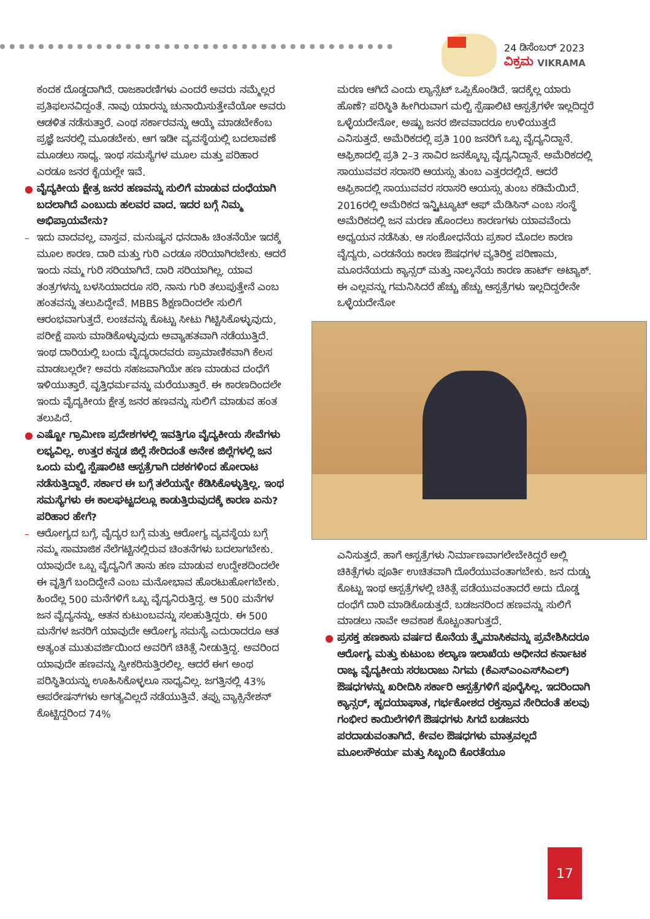24 ಡಿಸೆಂಬರ್ 2023
ವಿಕ್ರಮ VIKRAMA
ಕಂದಕ ದೊಡ್ಡದಾಗಿದೆ. ರಾಜಕಾರಣಿಗಳು ಎಂದರೆ ಅವರು ನಮ್ಮೆಲ್ಲರ ಪ್ರತಿಫಲನವಿದ್ದಂತೆ. ನಾವು ಯಾರನ್ನು ಚುನಾಯಿಸುತ್ತೇವೆಯೋ ಅವರು ಆಡಳಿತ ನಡೆಸುತ್ತಾರೆ. ಎಂಥ ಸರ್ಕಾರವನ್ನು ಆಯ್ಕೆ ಮಾಡಬೇಕೆಂಬ ಪ್ರಜ್ಞೆ ಜನರಲ್ಲಿ ಮೂಡಬೇಕು. ಆಗ ಇಡೀ ವ್ಯವಸ್ಥೆಯಲ್ಲಿ ಬದಲಾವಣೆ ಮೂಡಲು ಸಾಧ್ಯ. ಇಂಥ ಸಮಸ್ಯೆಗಳ ಮೂಲ ಮತ್ತು ಪರಿಹಾರ ಎರಡೂ ಜನರ ಕೈಯಲ್ಲೇ ಇವೆ.
● ವೈದ್ಯಕೀಯ ಕ್ಷೇತ್ರ ಜನರ ಹಣವನ್ನು ಸುಲಿಗೆ ಮಾಡುವ ದಂಧೆಯಾಗಿ ಬದಲಾಗಿದೆ ಎಂಬುದು ಹಲವರ ವಾದ. ಇದರ ಬಗ್ಗೆ ನಿಮ್ಮ ಅಭಿಪ್ರಾಯವೇನು?
– ಇದು ವಾದವಲ್ಲ, ವಾಸ್ತವ. ಮನುಷ್ಯನ ಧನದಾಹಿ ಚಿಂತನೆಯೇ ಇದಕ್ಕೆ ಮೂಲ ಕಾರಣ. ದಾರಿ ಮತ್ತು ಗುರಿ ಎರಡೂ ಸರಿಯಾಗಿರಬೇಕು. ಆದರೆ ಇಂದು ನಮ್ಮ ಗುರಿ ಸರಿಯಾಗಿದೆ. ದಾರಿ ಸರಿಯಾಗಿಲ್ಲ. ಯಾವ ತಂತ್ರಗಳನ್ನು ಬಳಸಿಯಾದರೂ ಸರಿ, ನಾನು ಗುರಿ ತಲುಪುತ್ತೇನೆ ಎಂಬ ಹಂತವನ್ನು ತಲುಪಿದ್ದೇವೆ. MBBS ಶಿಕ್ಷಣದಿಂದಲೇ ಸುಲಿಗೆ ಆರಂಭವಾಗುತ್ತದೆ. ಲಂಚವನ್ನು ಕೊಟ್ಟು ಸೀಟು ಗಿಟ್ಟಿಸಿಕೊಳ್ಳುವುದು, ಪರೀಕ್ಷೆ ಪಾಸು ಮಾಡಿಕೊಳ್ಳುವುದು ಅವ್ಯಾಹತವಾಗಿ ನಡೆಯುತ್ತಿದೆ. ಇಂಥ ದಾರಿಯಲ್ಲಿ ಬಂದು ವೈದ್ಯರಾದವರು ಪ್ರಾಮಾಣಿಕವಾಗಿ ಕೆಲಸ ಮಾಡಬಲ್ಲರೇ? ಅವರು ಸಹಜವಾಗಿಯೇ ಹಣ ಮಾಡುವ ದಂಧೆಗೆ ಇಳಿಯುತ್ತಾರೆ. ವೃತ್ತಿಧರ್ಮವನ್ನು ಮರೆಯುತ್ತಾರೆ. ಈ ಕಾರಣದಿಂದಲೇ ಇಂದು ವೈದ್ಯಕೀಯ ಕ್ಷೇತ್ರ ಜನರ ಹಣವನ್ನು ಸುಲಿಗೆ ಮಾಡುವ ಹಂತ ತಲುಪಿದೆ.
● ಎಷ್ಟೋ ಗ್ರಾಮೀಣ ಪ್ರದೇಶಗಳಲ್ಲಿ ಇವತ್ತಿಗೂ ವೈದ್ಯಕೀಯ ಸೇವೆಗಳು ಲಭ್ಯವಿಲ್ಲ. ಉತ್ತರ ಕನ್ನಡ ಜಿಲ್ಲೆ ಸೇರಿದಂತೆ ಅನೇಕ ಜಿಲ್ಲೆಗಳಲ್ಲಿ ಜನ ಒಂದು ಮಲ್ಟಿ ಸ್ಪೆಷಾಲಿಟಿ ಆಸ್ಪತ್ರೆಗಾಗಿ ದಶಕಗಳಿಂದ ಹೋರಾಟ ನಡೆಸುತ್ತಿದ್ದಾರೆ. ಸರ್ಕಾರ ಈ ಬಗ್ಗೆ ತಲೆಯನ್ನೇ ಕೆಡಿಸಿಕೊಳ್ಳುತ್ತಿಲ್ಲ. ಇಂಥ ಸಮಸ್ಯೆಗಳು ಈ ಕಾಲಘಟ್ಟದಲ್ಲೂ ಕಾಡುತ್ತಿರುವುದಕ್ಕೆ ಕಾರಣ ಏನು? ಪರಿಹಾರ ಹೇಗೆ?
– ಆರೋಗ್ಯದ ಬಗ್ಗೆ, ವೈದ್ಯರ ಬಗ್ಗೆ ಮತ್ತು ಆರೋಗ್ಯ ವ್ಯವಸ್ಥೆಯ ಬಗ್ಗೆ ನಮ್ಮ ಸಾಮಾಜಿಕ ನೆಲೆಗಟ್ಟಿನಲ್ಲಿರುವ ಚಿಂತನೆಗಳು ಬದಲಾಗಬೇಕು. ಯಾವುದೇ ಒಬ್ಬ ವೈದ್ಯನಿಗೆ ತಾನು ಹಣ ಮಾಡುವ ಉದ್ದೇಶದಿಂದಲೇ ಈ ವೃತ್ತಿಗೆ ಬಂದಿದ್ದೇನೆ ಎಂಬ ಮನೋಭಾವ ಹೊರಟುಹೋಗಬೇಕು. ಹಿಂದೆಲ್ಲ 500 ಮನೆಗಳಿಗೆ ಒಬ್ಬ ವೈದ್ಯನಿರುತ್ತಿದ್ದ. ಆ 500 ಮನೆಗಳ ಜನ ವೈದ್ಯನನ್ನು, ಆತನ ಕುಟುಂಬವನ್ನು ಸಲಹುತ್ತಿದ್ದರು. ಈ 500 ಮನೆಗಳ ಜನರಿಗೆ ಯಾವುದೇ ಆರೋಗ್ಯ ಸಮಸ್ಯೆ ಎದುರಾದರೂ ಆತ ಅತ್ಯಂತ ಮುತುವರ್ಜಿಯಿಂದ ಅವರಿಗೆ ಚಿಕಿತ್ಸೆ ನೀಡುತ್ತಿದ್ದ. ಅವರಿಂದ ಯಾವುದೇ ಹಣವನ್ನು ಸ್ವೀಕರಿಸುತ್ತಿರಲಿಲ್ಲ. ಆದರೆ ಈಗ ಅಂಥ ಪರಿಸ್ಥಿತಿಯನ್ನು ಊಹಿಸಿಕೊಳ್ಳಲೂ ಸಾಧ್ಯವಿಲ್ಲ. ಜಗತ್ತಿನಲ್ಲಿ 43% ಆಪರೇಷನ್‌ಗಳು ಅಗತ್ಯವಿಲ್ಲದೆ ನಡೆಯುತ್ತಿವೆ. ತಪ್ಪು ವ್ಯಾಕ್ಸಿನೇಶನ್ ಕೊಟ್ಟಿದ್ದರಿಂದ 74%
ಮರಣ ಆಗಿದೆ ಎಂದು ಲ್ಯಾನ್ಸೆಟ್ ಒಪ್ಪಿಕೊಂಡಿದೆ. ಇದಕ್ಕೆಲ್ಲ ಯಾರು ಹೊಣೆ? ಪರಿಸ್ಥಿತಿ ಹೀಗಿರುವಾಗ ಮಲ್ಟಿ ಸ್ಪೆಷಾಲಿಟಿ ಆಸ್ಪತ್ರೆಗಳೇ ಇಲ್ಲದಿದ್ದರೆ ಒಳ್ಳೆಯದೇನೋ, ಅಷ್ಟು ಜನರ ಜೀವವಾದರೂ ಉಳಿಯುತ್ತದೆ ಎನಿಸುತ್ತದೆ. ಅಮೆರಿಕದಲ್ಲಿ ಪ್ರತಿ 100 ಜನರಿಗೆ ಒಬ್ಬ ವೈದ್ಯನಿದ್ದಾನೆ. ಆಫ್ರಿಕಾದಲ್ಲಿ ಪ್ರತಿ 2–3 ಸಾವಿರ ಜನಕ್ಕೊಬ್ಬ ವೈದ್ಯನಿದ್ದಾನೆ. ಅಮೆರಿಕದಲ್ಲಿ ಸಾಯುವವರ ಸರಾಸರಿ ಆಯಸ್ಸು ತುಂಬ ಎತ್ತರದಲ್ಲಿದೆ. ಆದರೆ ಆಫ್ರಿಕಾದಲ್ಲಿ ಸಾಯುವವರ ಸರಾಸರಿ ಆಯಸ್ಸು ತುಂಬ ಕಡಿಮೆಯಿದೆ. 2016ರಲ್ಲಿ ಅಮೆರಿಕದ ಇನ್ಸ್ಟಿಟ್ಯೂಟ್ ಆಫ್ ಮೆಡಿಸಿನ್ ಎಂಬ ಸಂಸ್ಥೆ ಅಮೆರಿಕದಲ್ಲಿ ಜನ ಮರಣ ಹೊಂದಲು ಕಾರಣಗಳು ಯಾವವೆಂದು ಅಧ್ಯಯನ ನಡೆಸಿತು. ಆ ಸಂಶೋಧನೆಯ ಪ್ರಕಾರ ಮೊದಲ ಕಾರಣ ವೈದ್ಯರು, ಎರಡನೆಯ ಕಾರಣ ಔಷಧಗಳ ವ್ಯತಿರಿಕ್ತ ಪರಿಣಾಮ, ಮೂರನೆಯದು ಕ್ಯಾನ್ಸರ್ ಮತ್ತು ನಾಲ್ಕನೆಯ ಕಾರಣ ಹಾರ್ಟ್ ಅಟ್ಯಾಕ್. ಈ ಎಲ್ಲವನ್ನು ಗಮನಿಸಿದರೆ ಹೆಚ್ಚು ಹೆಚ್ಚು ಆಸ್ಪತ್ರೆಗಳು ಇಲ್ಲದಿದ್ದರೇನೇ ಒಳ್ಳೆಯದೇನೋ
ಎನಿಸುತ್ತದೆ. ಹಾಗೆ ಆಸ್ಪತ್ರೆಗಳು ನಿರ್ಮಾಣವಾಗಲೇಬೇಕಿದ್ದರೆ ಅಲ್ಲಿ ಚಿಕಿತ್ಸೆಗಳು ಪೂರ್ತಿ ಉಚಿತವಾಗಿ ದೊರೆಯುವಂತಾಗಬೇಕು. ಜನ ದುಡ್ಡು ಕೊಟ್ಟು ಇಂಥ ಆಸ್ಪತ್ರೆಗಳಲ್ಲಿ ಚಿಕಿತ್ಸೆ ಪಡೆಯುವಂತಾದರೆ ಅದು ದೊಡ್ಡ ದಂಧೆಗೆ ದಾರಿ ಮಾಡಿಕೊಡುತ್ತದೆ. ಬಡಜನರಿಂದ ಹಣವನ್ನು ಸುಲಿಗೆ ಮಾಡಲು ನಾವೇ ಅವಕಾಶ ಕೊಟ್ಟಂತಾಗುತ್ತದೆ.
● ಪ್ರಸಕ್ತ ಹಣಕಾಸು ವರ್ಷದ ಕೊನೆಯ ತ್ರೈಮಾಸಿಕವನ್ನು ಪ್ರವೇಶಿಸಿದರೂ ಆರೋಗ್ಯ ಮತ್ತು ಕುಟುಂಬ ಕಲ್ಯಾಣ ಇಲಾಖೆಯ ಅಧೀನದ ಕರ್ನಾಟಕ ರಾಜ್ಯ ವೈದ್ಯಕೀಯ ಸರಬರಾಜು ನಿಗಮ (ಕೆಎಸ್‌ಎಂಎಸ್‌ಸಿಎಲ್) ಔಷಧಗಳನ್ನು ಖರೀದಿಸಿ ಸರ್ಕಾರಿ ಆಸ್ಪತ್ರೆಗಳಿಗೆ ಪೂರೈಸಿಲ್ಲ. ಇದರಿಂದಾಗಿ ಕ್ಯಾನ್ಸರ್, ಹೃದಯಾಘಾತ, ಗರ್ಭಕೋಶದ ರಕ್ತಸ್ರಾವ ಸೇರಿದಂತೆ ಹಲವು ಗಂಭೀರ ಕಾಯಿಲೆಗಳಿಗೆ ಔಷಧಗಳು ಸಿಗದೆ ಬಡಜನರು ಪರದಾಡುವಂತಾಗಿದೆ. ಕೇವಲ ಔಷಧಗಳು ಮಾತ್ರವಲ್ಲದೆ ಮೂಲಸೌಕರ್ಯ ಮತ್ತು ಸಿಬ್ಬಂದಿ ಕೊರತೆಯೂ
17